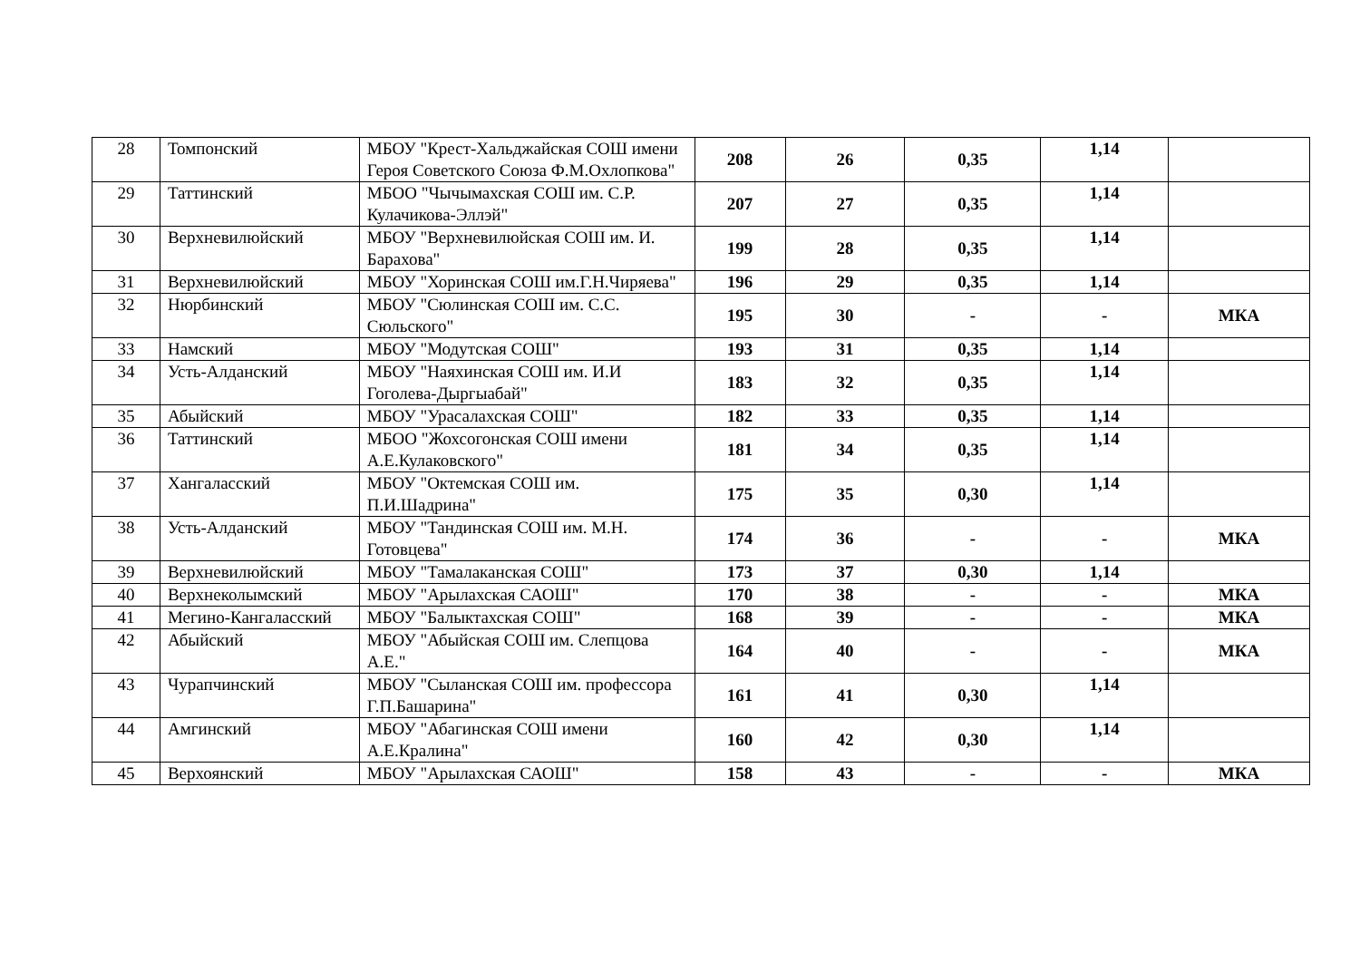| 28 | Томпонский | МБОУ "Крест-Хальджайская СОШ имени Героя Советского Союза Ф.М.Охлопкова" | 208 | 26 | 0,35 | 1,14 | |
| 29 | Таттинский | МБОО "Чычымахская СОШ им. С.Р. Кулачикова-Эллэй" | 207 | 27 | 0,35 | 1,14 | |
| 30 | Верхневилюйский | МБОУ "Верхневилюйская СОШ им. И. Барахова" | 199 | 28 | 0,35 | 1,14 | |
| 31 | Верхневилюйский | МБОУ "Хоринская СОШ им.Г.Н.Чиряева" | 196 | 29 | 0,35 | 1,14 | |
| 32 | Нюрбинский | МБОУ "Сюлинская СОШ им. С.С. Сюльского" | 195 | 30 | - | - | МКА |
| 33 | Намский | МБОУ "Модутская СОШ" | 193 | 31 | 0,35 | 1,14 | |
| 34 | Усть-Алданский | МБОУ "Наяхинская СОШ им. И.И Гоголева-Дыргыабай" | 183 | 32 | 0,35 | 1,14 | |
| 35 | Абыйский | МБОУ "Урасалахская СОШ" | 182 | 33 | 0,35 | 1,14 | |
| 36 | Таттинский | МБОО "Жохсогонская СОШ имени А.Е.Кулаковского" | 181 | 34 | 0,35 | 1,14 | |
| 37 | Хангаласский | МБОУ "Октемская СОШ им. П.И.Шадрина" | 175 | 35 | 0,30 | 1,14 | |
| 38 | Усть-Алданский | МБОУ "Тандинская СОШ им. М.Н. Готовцева" | 174 | 36 | - | - | МКА |
| 39 | Верхневилюйский | МБОУ "Тамалаканская СОШ" | 173 | 37 | 0,30 | 1,14 | |
| 40 | Верхнеколымский | МБОУ "Арылахская САОШ" | 170 | 38 | - | - | МКА |
| 41 | Мегино-Кангаласский | МБОУ "Балыктахская СОШ" | 168 | 39 | - | - | МКА |
| 42 | Абыйский | МБОУ "Абыйская СОШ им. Слепцова А.Е." | 164 | 40 | - | - | МКА |
| 43 | Чурапчинский | МБОУ "Сыланская СОШ им. профессора Г.П.Башарина" | 161 | 41 | 0,30 | 1,14 | |
| 44 | Амгинский | МБОУ "Абагинская СОШ имени А.Е.Кралина" | 160 | 42 | 0,30 | 1,14 | |
| 45 | Верхоянский | МБОУ "Арылахская САОШ" | 158 | 43 | - | - | МКА |